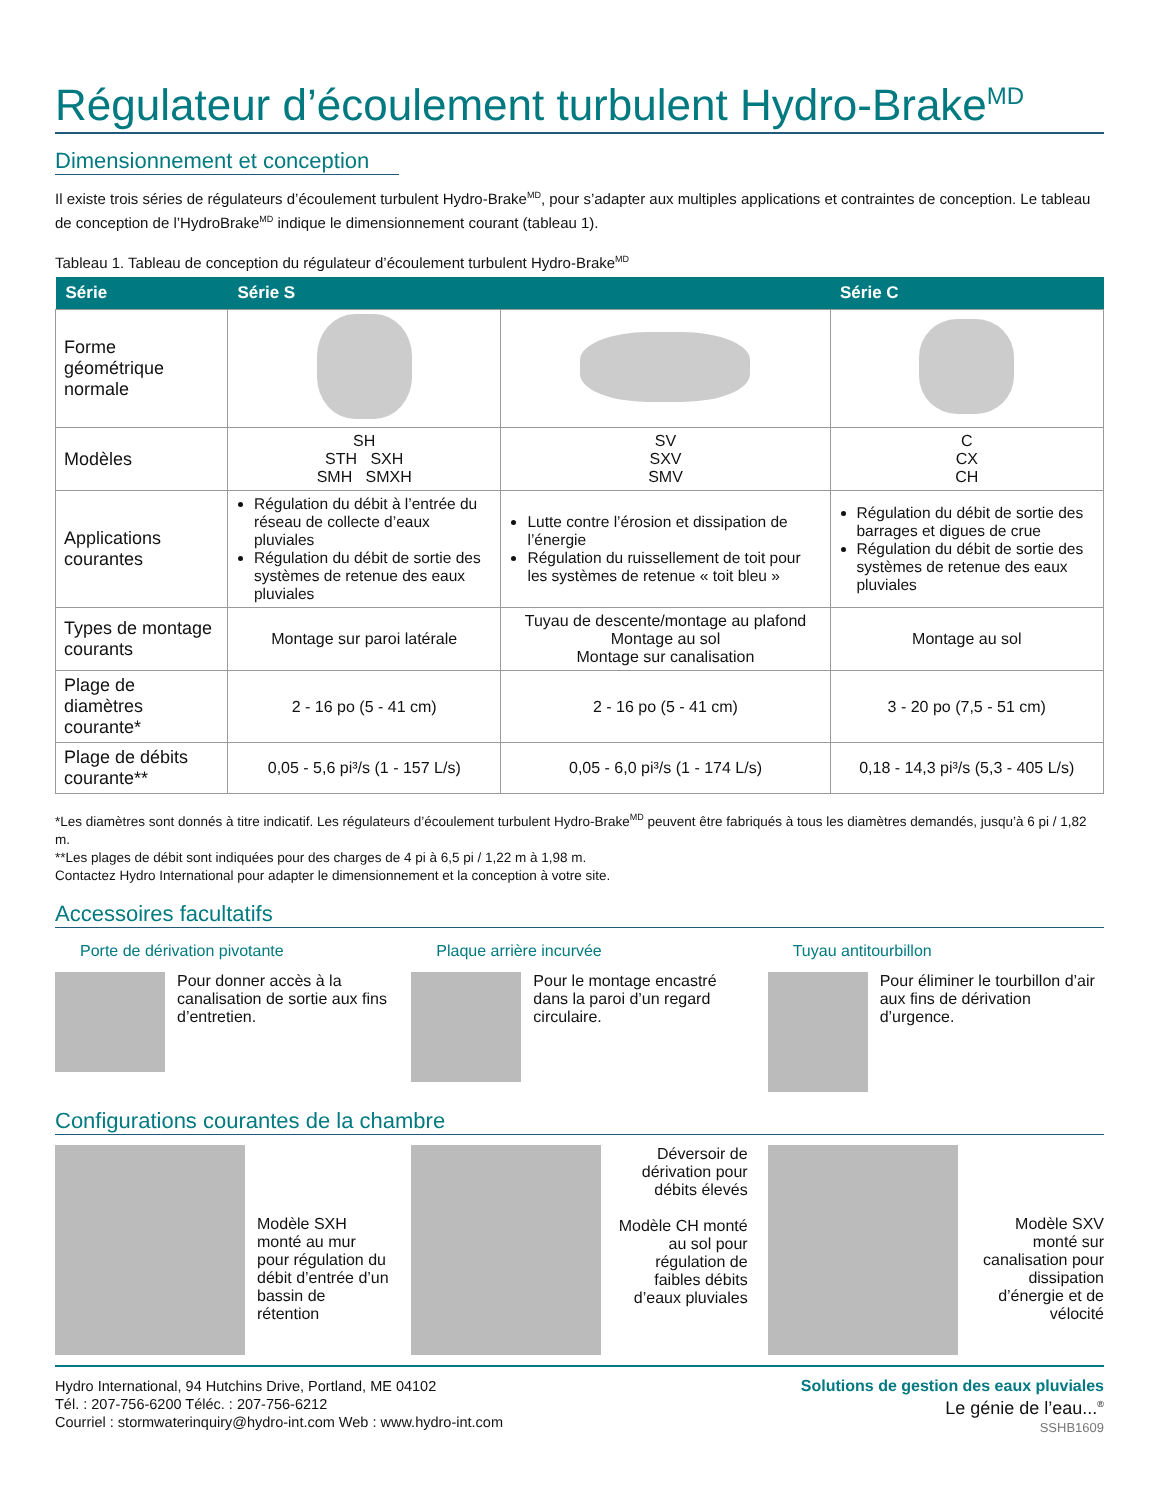Régulateur d’écoulement turbulent Hydro-Brake<sup>MD</sup>
Dimensionnement et conception
Il existe trois séries de régulateurs d’écoulement turbulent Hydro-Brake<sup>MD</sup>, pour s’adapter aux multiples applications et contraintes de conception. Le tableau de conception de l’HydroBrake<sup>MD</sup> indique le dimensionnement courant (tableau 1).
Tableau 1. Tableau de conception du régulateur d’écoulement turbulent Hydro-Brake<sup>MD</sup>
| Série | Série S | | Série C |
| --- | --- | --- | --- |
| Forme géométrique normale | | | |
| Modèles | SH STH SXH SMH SMXH | SV SXV SMV | C CX CH |
| Applications courantes | Régulation du débit à l’entrée du réseau de collecte d’eaux pluviales Régulation du débit de sortie des systèmes de retenue des eaux pluviales | Lutte contre l’érosion et dissipation de l’énergie Régulation du ruissellement de toit pour les systèmes de retenue « toit bleu » | Régulation du débit de sortie des barrages et digues de crue Régulation du débit de sortie des systèmes de retenue des eaux pluviales |
| Types de montage courants | Montage sur paroi latérale | Tuyau de descente/montage au plafond Montage au sol Montage sur canalisation | Montage au sol |
| Plage de diamètres courante* | 2 - 16 po (5 - 41 cm) | 2 - 16 po (5 - 41 cm) | 3 - 20 po (7,5 - 51 cm) |
| Plage de débits courante** | 0,05 - 5,6 pi³/s (1 - 157 L/s) | 0,05 - 6,0 pi³/s (1 - 174 L/s) | 0,18 - 14,3 pi³/s (5,3 - 405 L/s) |
*Les diamètres sont donnés à titre indicatif. Les régulateurs d’écoulement turbulent Hydro-Brake<sup>MD</sup> peuvent être fabriqués à tous les diamètres demandés, jusqu’à 6 pi / 1,82 m.
**Les plages de débit sont indiquées pour des charges de 4 pi à 6,5 pi / 1,22 m à 1,98 m.
Contactez Hydro International pour adapter le dimensionnement et la conception à votre site.
Accessoires facultatifs
Porte de dérivation pivotante
Pour donner accès à la canalisation de sortie aux fins d’entretien.
Plaque arrière incurvée
Pour le montage encastré dans la paroi d’un regard circulaire.
Tuyau antitourbillon
Pour éliminer le tourbillon d’air aux fins de dérivation d’urgence.
Configurations courantes de la chambre
Modèle SXH monté au mur pour régulation du débit d’entrée d’un bassin de rétention
Déversoir de dérivation pour débits élevés
Modèle CH monté au sol pour régulation de faibles débits d’eaux pluviales
Modèle SXV monté sur canalisation pour dissipation d’énergie et de vélocité
Hydro International, 94 Hutchins Drive, Portland, ME 04102
Tél. : 207-756-6200 Téléc. : 207-756-6212
Courriel : stormwaterinquiry@hydro-int.com Web : www.hydro-int.com
Solutions de gestion des eaux pluviales
Le génie de l’eau...<sup>®</sup>
SSHB1609